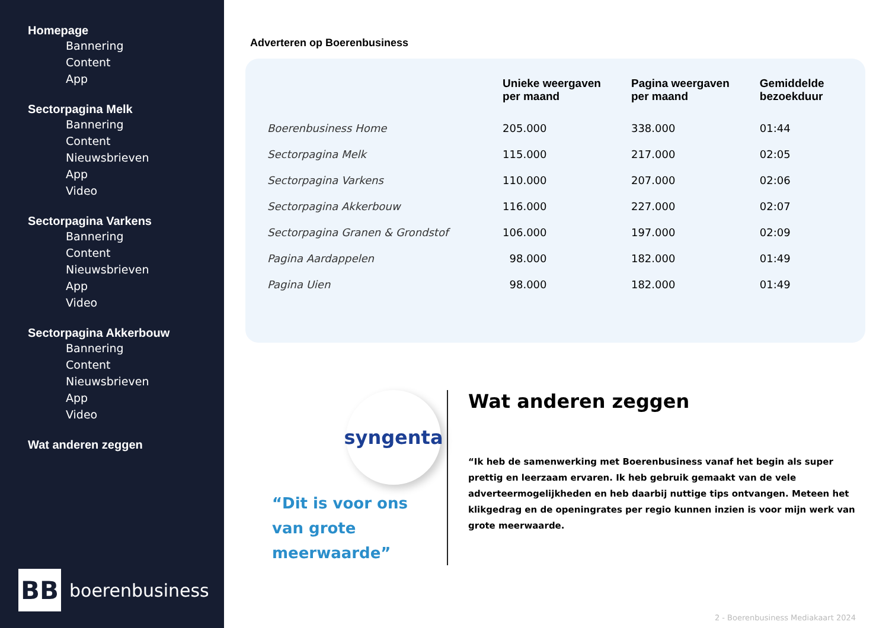Homepage
Bannering
Content
App
Sectorpagina Melk
Bannering
Content
Nieuwsbrieven
App
Video
Sectorpagina Varkens
Bannering
Content
Nieuwsbrieven
App
Video
Sectorpagina Akkerbouw
Bannering
Content
Nieuwsbrieven
App
Video
Wat anderen zeggen
BB
boerenbusiness
Adverteren op Boerenbusiness
| | Unieke weergaven per maand | Pagina weergaven per maand | Gemiddelde bezoekduur |
| --- | --- | --- | --- |
| Boerenbusiness Home | 205.000 | 338.000 | 01:44 |
| Sectorpagina Melk | 115.000 | 217.000 | 02:05 |
| Sectorpagina Varkens | 110.000 | 207.000 | 02:06 |
| Sectorpagina Akkerbouw | 116.000 | 227.000 | 02:07 |
| Sectorpagina Granen & Grondstof | 106.000 | 197.000 | 02:09 |
| Pagina Aardappelen | 98.000 | 182.000 | 01:49 |
| Pagina Uien | 98.000 | 182.000 | 01:49 |
syngenta
“Dit is voor ons
van grote meerwaarde”
Wat anderen zeggen
“Ik heb de samenwerking met Boerenbusiness vanaf het begin als super prettig en leerzaam ervaren. Ik heb gebruik gemaakt van de vele adverteermogelijkheden en heb daarbij nuttige tips ontvangen. Meteen het klikgedrag en de openingrates per regio kunnen inzien is voor mijn werk van grote meerwaarde.
2 - Boerenbusiness Mediakaart 2024